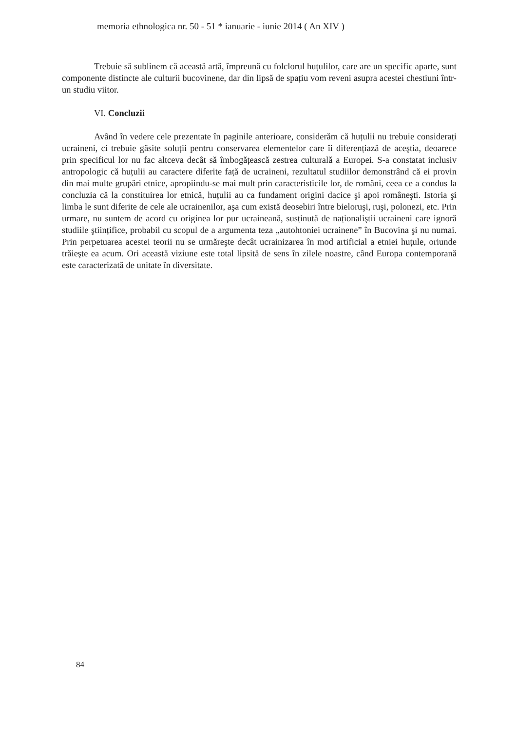memoria ethnologica nr. 50 - 51 * ianuarie - iunie 2014 ( An XIV )
Trebuie să sublinem că această artă, împreună cu folclorul huțulilor, care are un specific aparte, sunt componente distincte ale culturii bucovinene, dar din lipsă de spațiu vom reveni asupra acestei chestiuni într-un studiu viitor.
VI. Concluzii
Având în vedere cele prezentate în paginile anterioare, considerăm că huțulii nu trebuie considerați ucraineni, ci trebuie găsite soluții pentru conservarea elementelor care îi diferențiază de aceştia, deoarece prin specificul lor nu fac altceva decât să îmbogățească zestrea culturală a Europei. S-a constatat inclusiv antropologic că huțulii au caractere diferite față de ucraineni, rezultatul studiilor demonstrând că ei provin din mai multe grupări etnice, apropiindu-se mai mult prin caracteristicile lor, de români, ceea ce a condus la concluzia că la constituirea lor etnică, huțulii au ca fundament origini dacice şi apoi româneşti. Istoria şi limba le sunt diferite de cele ale ucrainenilor, aşa cum există deosebiri între bieloruşi, ruşi, polonezi, etc. Prin urmare, nu suntem de acord cu originea lor pur ucraineană, susținută de naționaliştii ucraineni care ignoră studiile ştiințifice, probabil cu scopul de a argumenta teza „autohtoniei ucrainene” în Bucovina şi nu numai. Prin perpetuarea acestei teorii nu se urmăreşte decât ucrainizarea în mod artificial a etniei huțule, oriunde trăieşte ea acum. Ori această viziune este total lipsită de sens în zilele noastre, când Europa contemporană este caracterizată de unitate în diversitate.
84